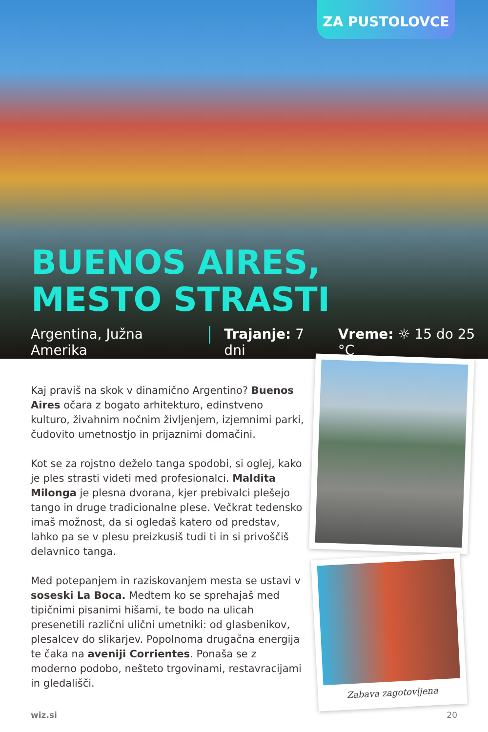ZA PUSTOLOVCE
BUENOS AIRES,
MESTO STRASTI
Argentina, Južna Amerika Trajanje: 7 dni Vreme: ☼ 15 do 25 °C
Kaj praviš na skok v dinamično Argentino? Buenos Aires očara z bogato arhitekturo, edinstveno kulturo, živahnim nočnim življenjem, izjemnimi parki, čudovito umetnostjo in prijaznimi domačini.
Kot se za rojstno deželo tanga spodobi, si oglej, kako je ples strasti videti med profesionalci. Maldita Milonga je plesna dvorana, kjer prebivalci plešejo tango in druge tradicionalne plese. Večkrat tedensko imaš možnost, da si ogledaš katero od predstav, lahko pa se v plesu preizkusiš tudi ti in si privoščiš delavnico tanga.
Med potepanjem in raziskovanjem mesta se ustavi v soseski La Boca. Medtem ko se sprehajaš med tipičnimi pisanimi hišami, te bodo na ulicah presenetili različni ulični umetniki: od glasbenikov, plesalcev do slikarjev. Popolnoma drugačna energija te čaka na aveniji Corrientes. Ponaša se z moderno podobo, nešteto trgovinami, restavracijami in gledališči.
Zabava zagotovljena
wiz.si 20